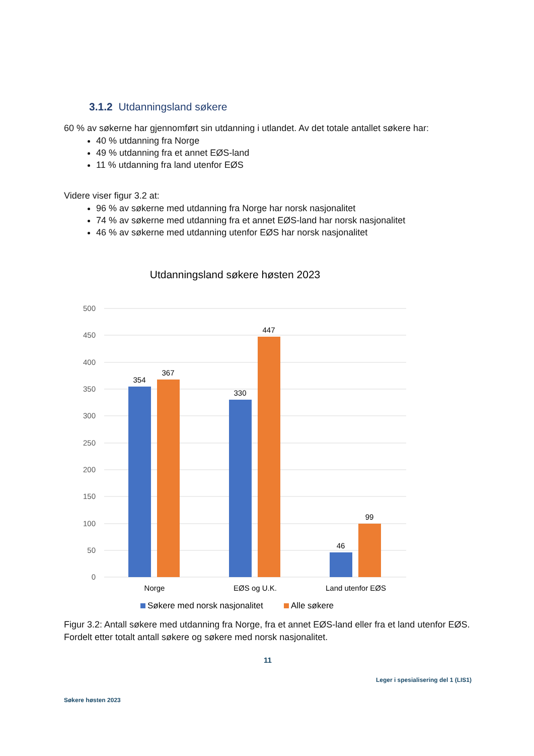3.1.2 Utdanningsland søkere
60 % av søkerne har gjennomført sin utdanning i utlandet. Av det totale antallet søkere har:
40 % utdanning fra Norge
49 % utdanning fra et annet EØS-land
11 % utdanning fra land utenfor EØS
Videre viser figur 3.2 at:
96 % av søkerne med utdanning fra Norge har norsk nasjonalitet
74 % av søkerne med utdanning fra et annet EØS-land har norsk nasjonalitet
46 % av søkerne med utdanning utenfor EØS har norsk nasjonalitet
Utdanningsland søkere høsten 2023
500
450
400
350
300
250
200
150
100
50
0
354
367
330
447
46
99
Norge
EØS og U.K.
Land utenfor EØS
Søkere med norsk nasjonalitet
Alle søkere
Figur 3.2: Antall søkere med utdanning fra Norge, fra et annet EØS-land eller fra et land utenfor EØS. Fordelt etter totalt antall søkere og søkere med norsk nasjonalitet.
11
Leger i spesialisering del 1 (LIS1)
Søkere høsten 2023